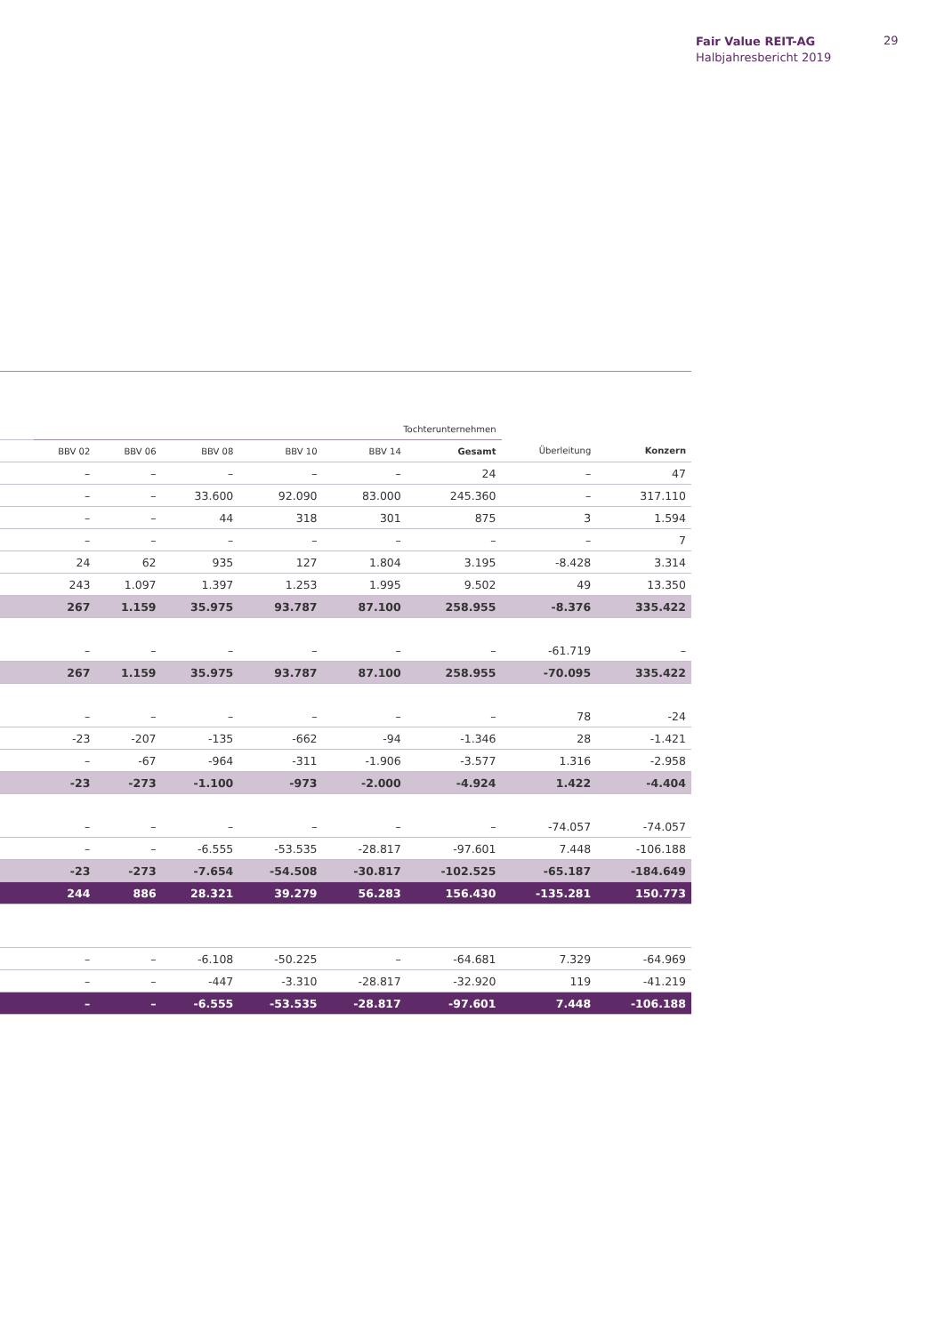Fair Value REIT-AG
Halbjahresbericht 2019
29
| | Tochterunternehmen | | | | | | | |
| --- | --- | --- | --- | --- | --- | --- | --- | --- |
| | BBV 02 | BBV 06 | BBV 08 | BBV 10 | BBV 14 | Gesamt | Überleitung | Konzern |
| | – | – | – | – | – | 24 | – | 47 |
| | – | – | 33.600 | 92.090 | 83.000 | 245.360 | – | 317.110 |
| | – | – | 44 | 318 | 301 | 875 | 3 | 1.594 |
| | – | – | – | – | – | – | – | 7 |
| | 24 | 62 | 935 | 127 | 1.804 | 3.195 | -8.428 | 3.314 |
| | 243 | 1.097 | 1.397 | 1.253 | 1.995 | 9.502 | 49 | 13.350 |
| | 267 | 1.159 | 35.975 | 93.787 | 87.100 | 258.955 | -8.376 | 335.422 |
| | – | – | – | – | – | – | -61.719 | – |
| | 267 | 1.159 | 35.975 | 93.787 | 87.100 | 258.955 | -70.095 | 335.422 |
| | – | – | – | – | – | – | 78 | -24 |
| | -23 | -207 | -135 | -662 | -94 | -1.346 | 28 | -1.421 |
| | – | -67 | -964 | -311 | -1.906 | -3.577 | 1.316 | -2.958 |
| | -23 | -273 | -1.100 | -973 | -2.000 | -4.924 | 1.422 | -4.404 |
| | – | – | – | – | – | – | -74.057 | -74.057 |
| | – | – | -6.555 | -53.535 | -28.817 | -97.601 | 7.448 | -106.188 |
| | -23 | -273 | -7.654 | -54.508 | -30.817 | -102.525 | -65.187 | -184.649 |
| | 244 | 886 | 28.321 | 39.279 | 56.283 | 156.430 | -135.281 | 150.773 |
| | – | – | -6.108 | -50.225 | – | -64.681 | 7.329 | -64.969 |
| | – | – | -447 | -3.310 | -28.817 | -32.920 | 119 | -41.219 |
| | – | – | -6.555 | -53.535 | -28.817 | -97.601 | 7.448 | -106.188 |